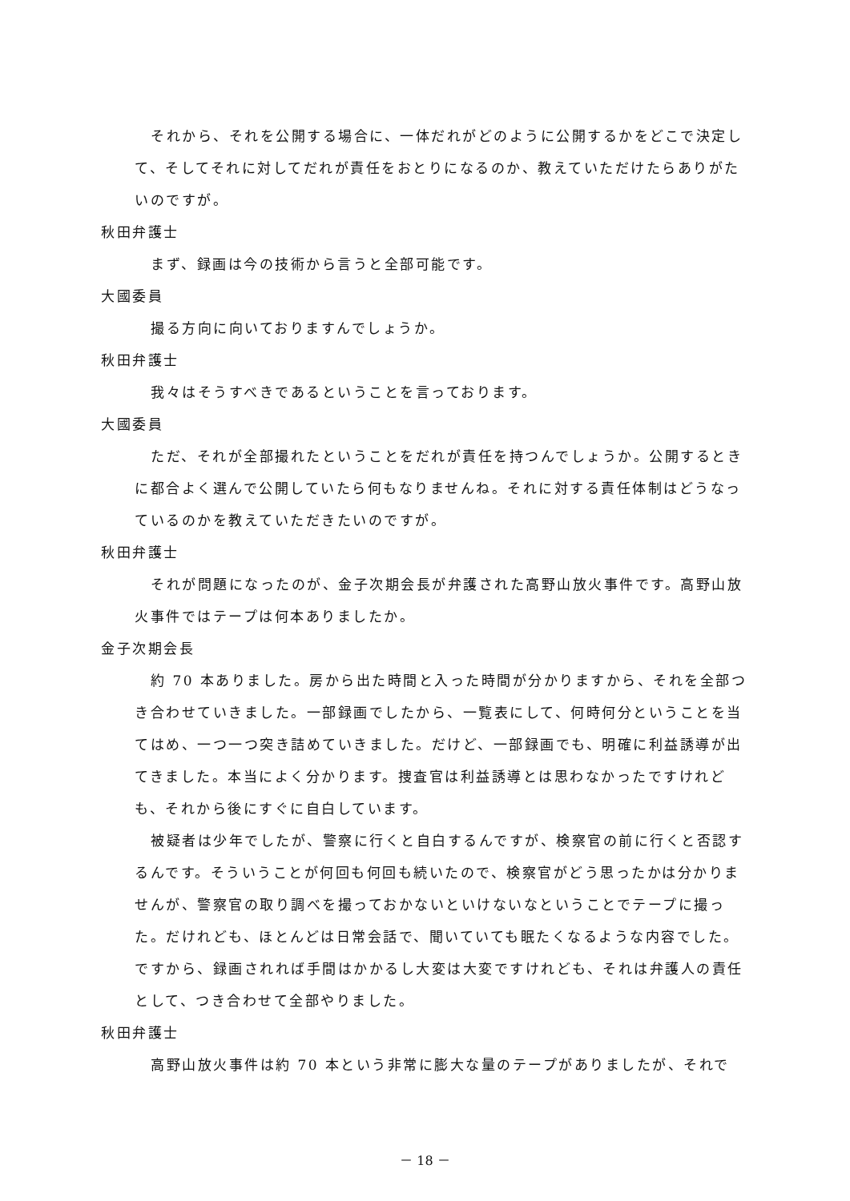それから、それを公開する場合に、一体だれがどのように公開するかをどこで決定して、そしてそれに対してだれが責任をおとりになるのか、教えていただけたらありがたいのですが。
秋田弁護士
まず、録画は今の技術から言うと全部可能です。
大國委員
撮る方向に向いておりますんでしょうか。
秋田弁護士
我々はそうすべきであるということを言っております。
大國委員
ただ、それが全部撮れたということをだれが責任を持つんでしょうか。公開するときに都合よく選んで公開していたら何もなりませんね。それに対する責任体制はどうなっているのかを教えていただきたいのですが。
秋田弁護士
それが問題になったのが、金子次期会長が弁護された高野山放火事件です。高野山放火事件ではテープは何本ありましたか。
金子次期会長
約 70 本ありました。房から出た時間と入った時間が分かりますから、それを全部つき合わせていきました。一部録画でしたから、一覧表にして、何時何分ということを当てはめ、一つ一つ突き詰めていきました。だけど、一部録画でも、明確に利益誘導が出てきました。本当によく分かります。捜査官は利益誘導とは思わなかったですけれども、それから後にすぐに自白しています。
被疑者は少年でしたが、警察に行くと自白するんですが、検察官の前に行くと否認するんです。そういうことが何回も何回も続いたので、検察官がどう思ったかは分かりませんが、警察官の取り調べを撮っておかないといけないなということでテープに撮った。だけれども、ほとんどは日常会話で、聞いていても眠たくなるような内容でした。ですから、録画されれば手間はかかるし大変は大変ですけれども、それは弁護人の責任として、つき合わせて全部やりました。
秋田弁護士
高野山放火事件は約 70 本という非常に膨大な量のテープがありましたが、それで
－ 18 －